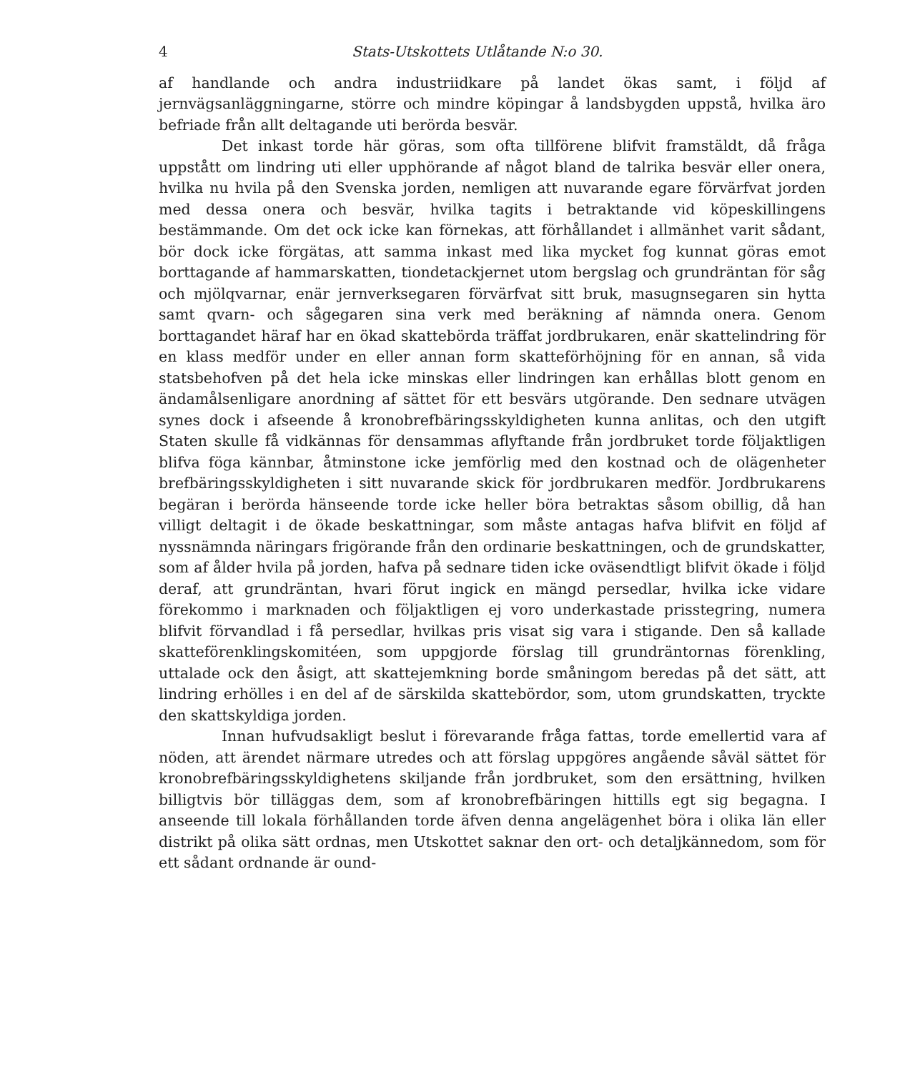4 Stats-Utskottets Utlåtande N:o 30.
af handlande och andra industriidkare på landet ökas samt, i följd af jernvägsanläggningarne, större och mindre köpingar å landsbygden uppstå, hvilka äro befriade från allt deltagande uti berörda besvär.
Det inkast torde här göras, som ofta tillförene blifvit framstäldt, då fråga uppstått om lindring uti eller upphörande af något bland de talrika besvär eller onera, hvilka nu hvila på den Svenska jorden, nemligen att nuvarande egare förvärfvat jorden med dessa onera och besvär, hvilka tagits i betraktande vid köpeskillingens bestämmande. Om det ock icke kan förnekas, att förhållandet i allmänhet varit sådant, bör dock icke förgätas, att samma inkast med lika mycket fog kunnat göras emot borttagande af hammarskatten, tiondetackjernet utom bergslag och grundräntan för såg och mjölqvarnar, enär jernverksegaren förvärfvat sitt bruk, masugnsegaren sin hytta samt qvarn- och sågegaren sina verk med beräkning af nämnda onera. Genom borttagandet häraf har en ökad skattebörda träffat jordbrukaren, enär skattelindring för en klass medför under en eller annan form skatteförhöjning för en annan, så vida statsbehofven på det hela icke minskas eller lindringen kan erhållas blott genom en ändamålsenligare anordning af sättet för ett besvärs utgörande. Den sednare utvägen synes dock i afseende å kronobrefbäringsskyldigheten kunna anlitas, och den utgift Staten skulle få vidkännas för densammas aflyftande från jordbruket torde följaktligen blifva föga kännbar, åtminstone icke jemförlig med den kostnad och de olägenheter brefbäringsskyldigheten i sitt nuvarande skick för jordbrukaren medför. Jordbrukarens begäran i berörda hänseende torde icke heller böra betraktas såsom obillig, då han villigt deltagit i de ökade beskattningar, som måste antagas hafva blifvit en följd af nyssnämnda näringars frigörande från den ordinarie beskattningen, och de grundskatter, som af ålder hvila på jorden, hafva på sednare tiden icke oväsendtligt blifvit ökade i följd deraf, att grundräntan, hvari förut ingick en mängd persedlar, hvilka icke vidare förekommo i marknaden och följaktligen ej voro underkastade prisstegring, numera blifvit förvandlad i få persedlar, hvilkas pris visat sig vara i stigande. Den så kallade skatteförenklingskomitéen, som uppgjorde förslag till grundräntornas förenkling, uttalade ock den åsigt, att skattejemkning borde småningom beredas på det sätt, att lindring erhölles i en del af de särskilda skattebördor, som, utom grundskatten, tryckte den skattskyldiga jorden.
Innan hufvudsakligt beslut i förevarande fråga fattas, torde emellertid vara af nöden, att ärendet närmare utredes och att förslag uppgöres angående såväl sättet för kronobrefbäringsskyldighetens skiljande från jordbruket, som den ersättning, hvilken billigtvis bör tilläggas dem, som af kronobrefbäringen hittills egt sig begagna. I anseende till lokala förhållanden torde äfven denna angelägenhet böra i olika län eller distrikt på olika sätt ordnas, men Utskottet saknar den ort- och detaljkännedom, som för ett sådant ordnande är ound-